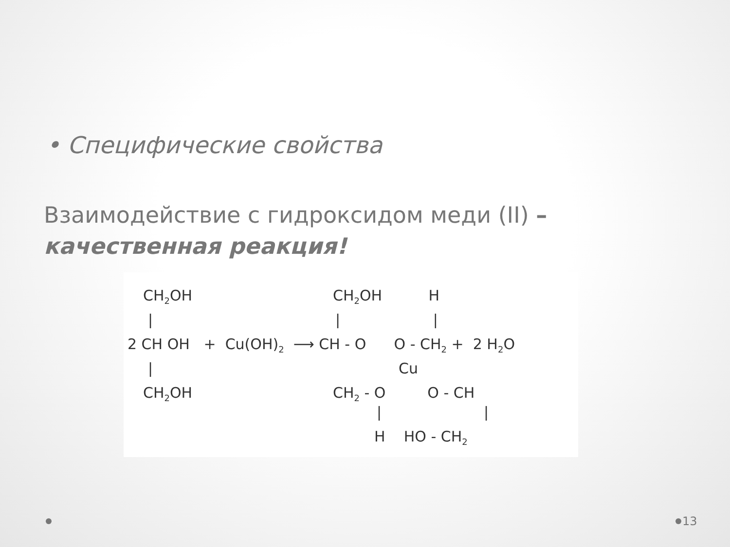• Специфические свойства
Взаимодействие с гидроксидом меди (II) –
качественная реакция!
CH<sub>2</sub>OH
|
2 CH OH + Cu(OH)<sub>2</sub> ⟶ CH - O O - CH<sub>2</sub> + 2 H<sub>2</sub>O
|
CH<sub>2</sub>OH
CH<sub>2</sub>OH H
| |
Cu
CH<sub>2</sub> - O O - CH
| |
H HO - CH<sub>2</sub>
13